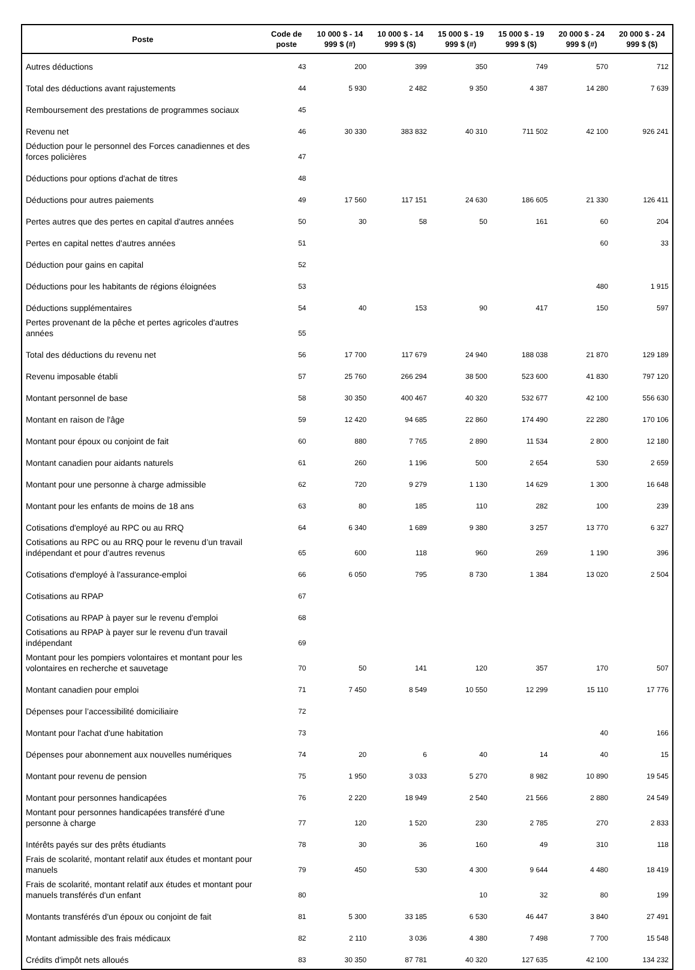| Poste | Code de poste | 10 000 $ - 14 999 $ (#) | 10 000 $ - 14 999 $ ($) | 15 000 $ - 19 999 $ (#) | 15 000 $ - 19 999 $ ($) | 20 000 $ - 24 999 $ (#) | 20 000 $ - 24 999 $ ($) |
| --- | --- | --- | --- | --- | --- | --- | --- |
| Autres déductions | 43 | 200 | 399 | 350 | 749 | 570 | 712 |
| Total des déductions avant rajustements | 44 | 5 930 | 2 482 | 9 350 | 4 387 | 14 280 | 7 639 |
| Remboursement des prestations de programmes sociaux | 45 | | | | | | |
| Revenu net | 46 | 30 330 | 383 832 | 40 310 | 711 502 | 42 100 | 926 241 |
| Déduction pour le personnel des Forces canadiennes et des forces policières | 47 | | | | | | |
| Déductions pour options d'achat de titres | 48 | | | | | | |
| Déductions pour autres paiements | 49 | 17 560 | 117 151 | 24 630 | 186 605 | 21 330 | 126 411 |
| Pertes autres que des pertes en capital d'autres années | 50 | 30 | 58 | 50 | 161 | 60 | 204 |
| Pertes en capital nettes d'autres années | 51 | | | | | 60 | 33 |
| Déduction pour gains en capital | 52 | | | | | | |
| Déductions pour les habitants de régions éloignées | 53 | | | | | 480 | 1 915 |
| Déductions supplémentaires | 54 | 40 | 153 | 90 | 417 | 150 | 597 |
| Pertes provenant de la pêche et pertes agricoles d'autres années | 55 | | | | | | |
| Total des déductions du revenu net | 56 | 17 700 | 117 679 | 24 940 | 188 038 | 21 870 | 129 189 |
| Revenu imposable établi | 57 | 25 760 | 266 294 | 38 500 | 523 600 | 41 830 | 797 120 |
| Montant personnel de base | 58 | 30 350 | 400 467 | 40 320 | 532 677 | 42 100 | 556 630 |
| Montant en raison de l'âge | 59 | 12 420 | 94 685 | 22 860 | 174 490 | 22 280 | 170 106 |
| Montant pour époux ou conjoint de fait | 60 | 880 | 7 765 | 2 890 | 11 534 | 2 800 | 12 180 |
| Montant canadien pour aidants naturels | 61 | 260 | 1 196 | 500 | 2 654 | 530 | 2 659 |
| Montant pour une personne à charge admissible | 62 | 720 | 9 279 | 1 130 | 14 629 | 1 300 | 16 648 |
| Montant pour les enfants de moins de 18 ans | 63 | 80 | 185 | 110 | 282 | 100 | 239 |
| Cotisations d'employé au RPC ou au RRQ | 64 | 6 340 | 1 689 | 9 380 | 3 257 | 13 770 | 6 327 |
| Cotisations au RPC ou au RRQ pour le revenu d’un travail indépendant et pour d’autres revenus | 65 | 600 | 118 | 960 | 269 | 1 190 | 396 |
| Cotisations d'employé à l'assurance-emploi | 66 | 6 050 | 795 | 8 730 | 1 384 | 13 020 | 2 504 |
| Cotisations au RPAP | 67 | | | | | | |
| Cotisations au RPAP à payer sur le revenu d'emploi | 68 | | | | | | |
| Cotisations au RPAP à payer sur le revenu d'un travail indépendant | 69 | | | | | | |
| Montant pour les pompiers volontaires et montant pour les volontaires en recherche et sauvetage | 70 | 50 | 141 | 120 | 357 | 170 | 507 |
| Montant canadien pour emploi | 71 | 7 450 | 8 549 | 10 550 | 12 299 | 15 110 | 17 776 |
| Dépenses pour l’accessibilité domiciliaire | 72 | | | | | | |
| Montant pour l'achat d'une habitation | 73 | | | | | 40 | 166 |
| Dépenses pour abonnement aux nouvelles numériques | 74 | 20 | 6 | 40 | 14 | 40 | 15 |
| Montant pour revenu de pension | 75 | 1 950 | 3 033 | 5 270 | 8 982 | 10 890 | 19 545 |
| Montant pour personnes handicapées | 76 | 2 220 | 18 949 | 2 540 | 21 566 | 2 880 | 24 549 |
| Montant pour personnes handicapées transféré d'une personne à charge | 77 | 120 | 1 520 | 230 | 2 785 | 270 | 2 833 |
| Intérêts payés sur des prêts étudiants | 78 | 30 | 36 | 160 | 49 | 310 | 118 |
| Frais de scolarité, montant relatif aux études et montant pour manuels | 79 | 450 | 530 | 4 300 | 9 644 | 4 480 | 18 419 |
| Frais de scolarité, montant relatif aux études et montant pour manuels transférés d'un enfant | 80 | | | 10 | 32 | 80 | 199 |
| Montants transférés d'un époux ou conjoint de fait | 81 | 5 300 | 33 185 | 6 530 | 46 447 | 3 840 | 27 491 |
| Montant admissible des frais médicaux | 82 | 2 110 | 3 036 | 4 380 | 7 498 | 7 700 | 15 548 |
| Crédits d'impôt nets alloués | 83 | 30 350 | 87 781 | 40 320 | 127 635 | 42 100 | 134 232 |